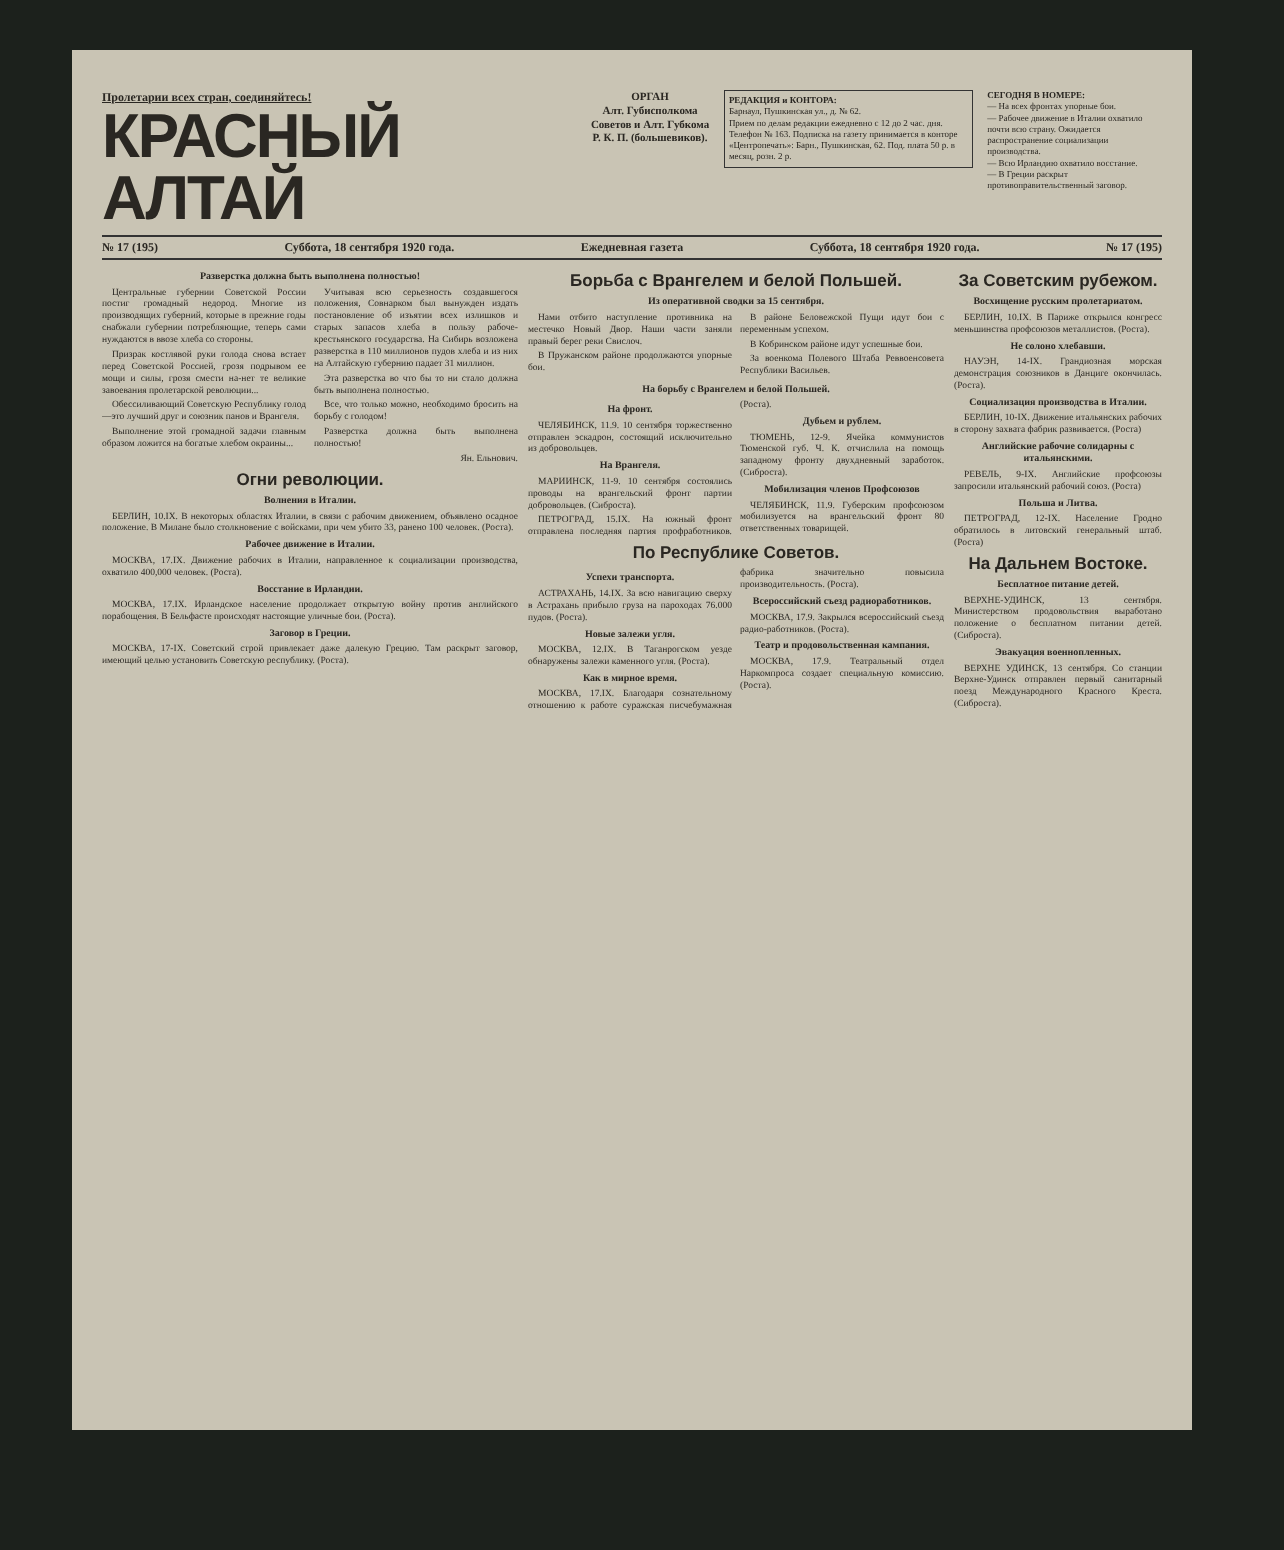Пролетарии всех стран, соединяйтесь!
КРАСНЫЙ АЛТАЙ
ОРГАН
Алт. Губисполкома Советов и Алт. Губкома Р. К. П. (большевиков).
РЕДАКЦИЯ и КОНТОРА:
Барнаул, Пушкинская ул., д. № 62.
Прием по делам редакции ежедневно с 12 до 2 час. дня. Телефон № 163. Подписка на газету принимается в конторе «Центропечать»: Барн., Пушкинская, 62. Под. плата 50 р. в месяц, розн. 2 р.
СЕГОДНЯ В НОМЕРЕ:
— На всех фронтах упорные бои.
— Рабочее движение в Италии охватило почти всю страну. Ожидается распространение социализации производства.
— Всю Ирландию охватило восстание.
— В Греции раскрыт противоправительственный заговор.
№ 17 (195) Суббота, 18 сентября 1920 года. Ежедневная газета Суббота, 18 сентября 1920 года. № 17 (195)
Разверстка должна быть выполнена полностью!
Центральные губернии Советской России постиг громадный недород. Многие из производящих губерний, которые в прежние годы снабжали губернии потребляющие, теперь сами нуждаются в ввозе хлеба со стороны.
Призрак костлявой руки голода снова встает перед Советской Россией, грозя подрывом ее мощи и силы, грозя смести на-нет те великие завоевания пролетарской революции...
Обессиливающий Советскую Республику голод—это лучший друг и союзник панов и Врангеля.
Выполнение этой громадной задачи главным образом ложится на богатые хлебом окраины...
Учитывая всю серьезность создавшегося положения, Совнарком был вынужден издать постановление об изъятии всех излишков и старых запасов хлеба в пользу рабоче-крестьянского государства. На Сибирь возложена разверстка в 110 миллионов пудов хлеба и из них на Алтайскую губернию падает 31 миллион.
Эта разверстка во что бы то ни стало должна быть выполнена полностью.
Все, что только можно, необходимо бросить на борьбу с голодом!
Разверстка должна быть выполнена полностью!
Ян. Ельнович.
Огни революции.
Волнения в Италии.
БЕРЛИН, 10.IX. В некоторых областях Италии, в связи с рабочим движением, объявлено осадное положение. В Милане было столкновение с войсками, при чем убито 33, ранено 100 человек. (Роста).
Рабочее движение в Италии.
МОСКВА, 17.IX. Движение рабочих в Италии, направленное к социализации производства, охватило 400,000 человек. (Роста).
Восстание в Ирландии.
МОСКВА, 17.IX. Ирландское население продолжает открытую войну против английского порабощения. В Бельфасте происходят настоящие уличные бои. (Роста).
Заговор в Греции.
МОСКВА, 17-IX. Советский строй привлекает даже далекую Грецию. Там раскрыт заговор, имеющий целью установить Советскую республику. (Роста).
Борьба с Врангелем и белой Польшей.
Из оперативной сводки за 15 сентября.
Нами отбито наступление противника на местечко Новый Двор. Наши части заняли правый берег реки Свислоч.
В Пружанском районе продолжаются упорные бои.
В районе Беловежской Пущи идут бои с переменным успехом.
В Кобринском районе идут успешные бои.
За военкома Полевого Штаба Реввоенсовета Республики Васильев.
На борьбу с Врангелем и белой Польшей.
На фронт.
ЧЕЛЯБИНСК, 11.9. 10 сентября торжественно отправлен эскадрон, состоящий исключительно из добровольцев.
На Врангеля.
МАРИИНСК, 11-9. 10 сентября состоялись проводы на врангельский фронт партии добровольцев. (Сиброста).
ПЕТРОГРАД, 15.IX. На южный фронт отправлена последняя партия профработников. (Роста).
Дубьем и рублем.
ТЮМЕНЬ, 12-9. Ячейка коммунистов Тюменской губ. Ч. К. отчислила на помощь западному фронту двухдневный заработок. (Сиброста).
Мобилизация членов Профсоюзов
ЧЕЛЯБИНСК, 11.9. Губерским профсоюзом мобилизуется на врангельский фронт 80 ответственных товарищей.
По Республике Советов.
Успехи транспорта.
АСТРАХАНЬ, 14.IX. За всю навигацию сверху в Астрахань прибыло груза на пароходах 76.000 пудов. (Роста).
Новые залежи угля.
МОСКВА, 12.IX. В Таганрогском уезде обнаружены залежи каменного угля. (Роста).
Как в мирное время.
МОСКВА, 17.IX. Благодаря сознательному отношению к работе суражская писчебумажная фабрика значительно повысила производительность. (Роста).
Всероссийский съезд радиоработников.
МОСКВА, 17.9. Закрылся всероссийский съезд радио-работников. (Роста).
Театр и продовольственная кампания.
МОСКВА, 17.9. Театральный отдел Наркомпроса создает специальную комиссию. (Роста).
За Советским рубежом.
Восхищение русским пролетариатом.
БЕРЛИН, 10.IX. В Париже открылся конгресс меньшинства профсоюзов металлистов. (Роста).
Не солоно хлебавши.
НАУЭН, 14-IX. Грандиозная морская демонстрация союзников в Данциге окончилась. (Роста).
Социализация производства в Италии.
БЕРЛИН, 10-IX. Движение итальянских рабочих в сторону захвата фабрик развивается. (Роста)
Английские рабочие солидарны с итальянскими.
РЕВЕЛЬ, 9-IX. Английские профсоюзы запросили итальянский рабочий союз. (Роста)
Польша и Литва.
ПЕТРОГРАД, 12-IX. Население Гродно обратилось в литовский генеральный штаб. (Роста)
На Дальнем Востоке.
Бесплатное питание детей.
ВЕРХНЕ-УДИНСК, 13 сентября. Министерством продовольствия выработано положение о бесплатном питании детей. (Сиброста).
Эвакуация военнопленных.
ВЕРХНЕ УДИНСК, 13 сентября. Со станции Верхне-Удинск отправлен первый санитарный поезд Международного Красного Креста. (Сиброста).